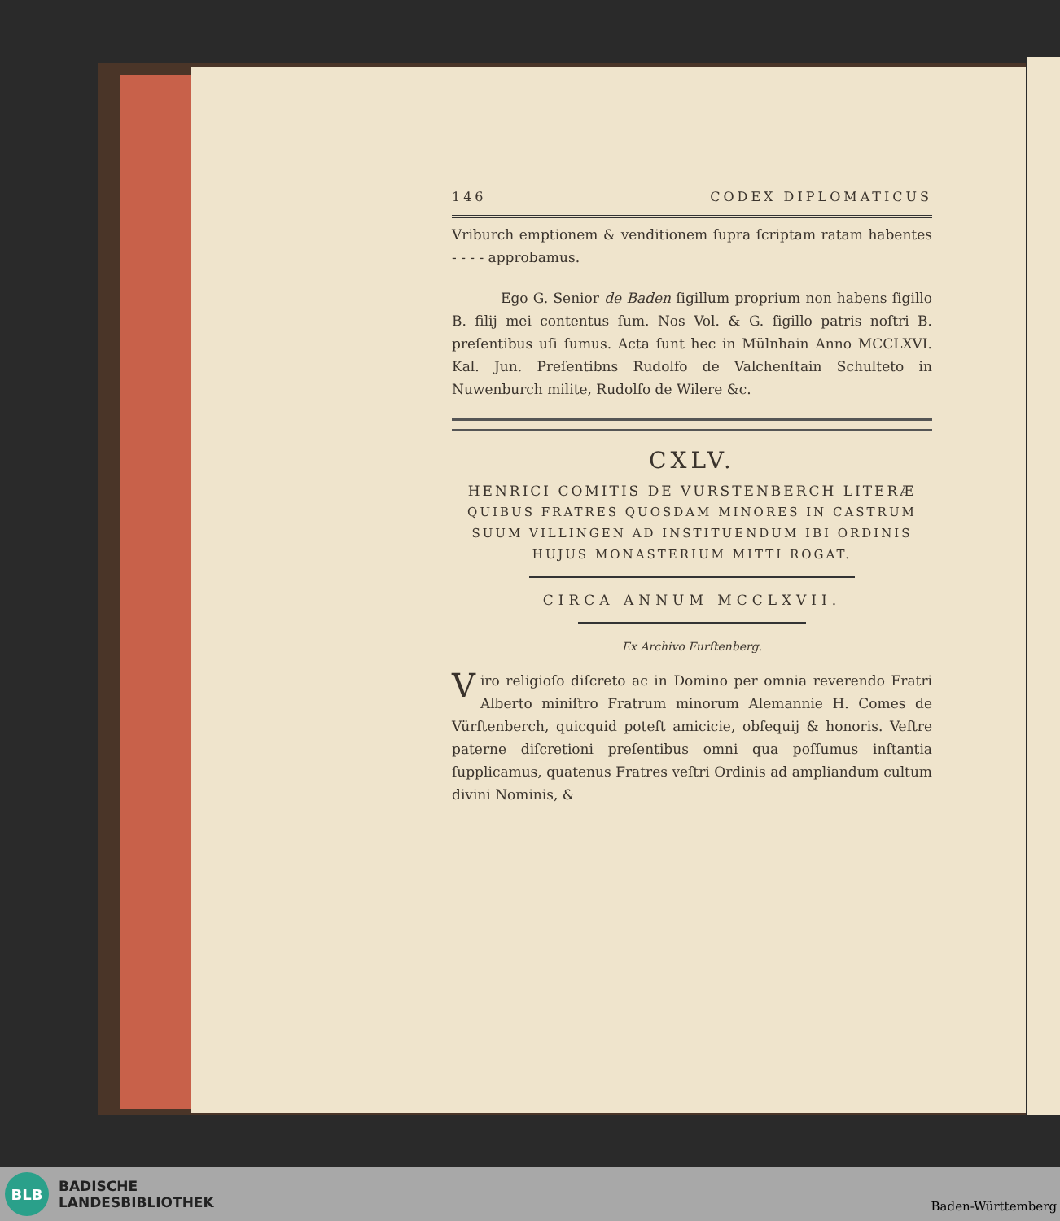146 CODEX DIPLOMATICUS
Vriburch emptionem & venditionem ſupra ſcriptam ratam habentes - - - - approbamus.
Ego G. Senior de Baden ſigillum proprium non habens ſigillo B. filij mei contentus ſum. Nos Vol. & G. ſigillo patris noſtri B. preſentibus uſi ſumus. Acta ſunt hec in Mülnhain Anno MCCLXVI. Kal. Jun. Preſentibns Rudolfo de Valchenſtain Schulteto in Nuwenburch milite, Rudolfo de Wilere &c.
CXLV.
HENRICI COMITIS DE VURSTENBERCH LITERÆ
QUIBUS FRATRES QUOSDAM MINORES IN CASTRUM SUUM VILLINGEN AD INSTITUENDUM IBI ORDINIS HUJUS MONASTERIUM MITTI ROGAT.
CIRCA ANNUM MCCLXVII.
Ex Archivo Furſtenberg.
Viro religioſo diſcreto ac in Domino per omnia reverendo Fratri Alberto miniſtro Fratrum minorum Alemannie H. Comes de Vürſtenberch, quicquid poteſt amicicie, obſequij & honoris. Veſtre paterne diſcretioni preſentibus omni qua poſſumus inſtantia ſupplicamus, quatenus Fratres veſtri Ordinis ad ampliandum cultum divini Nominis, &
BLB
BADISCHE
LANDESBIBLIOTHEK
Baden-Württemberg